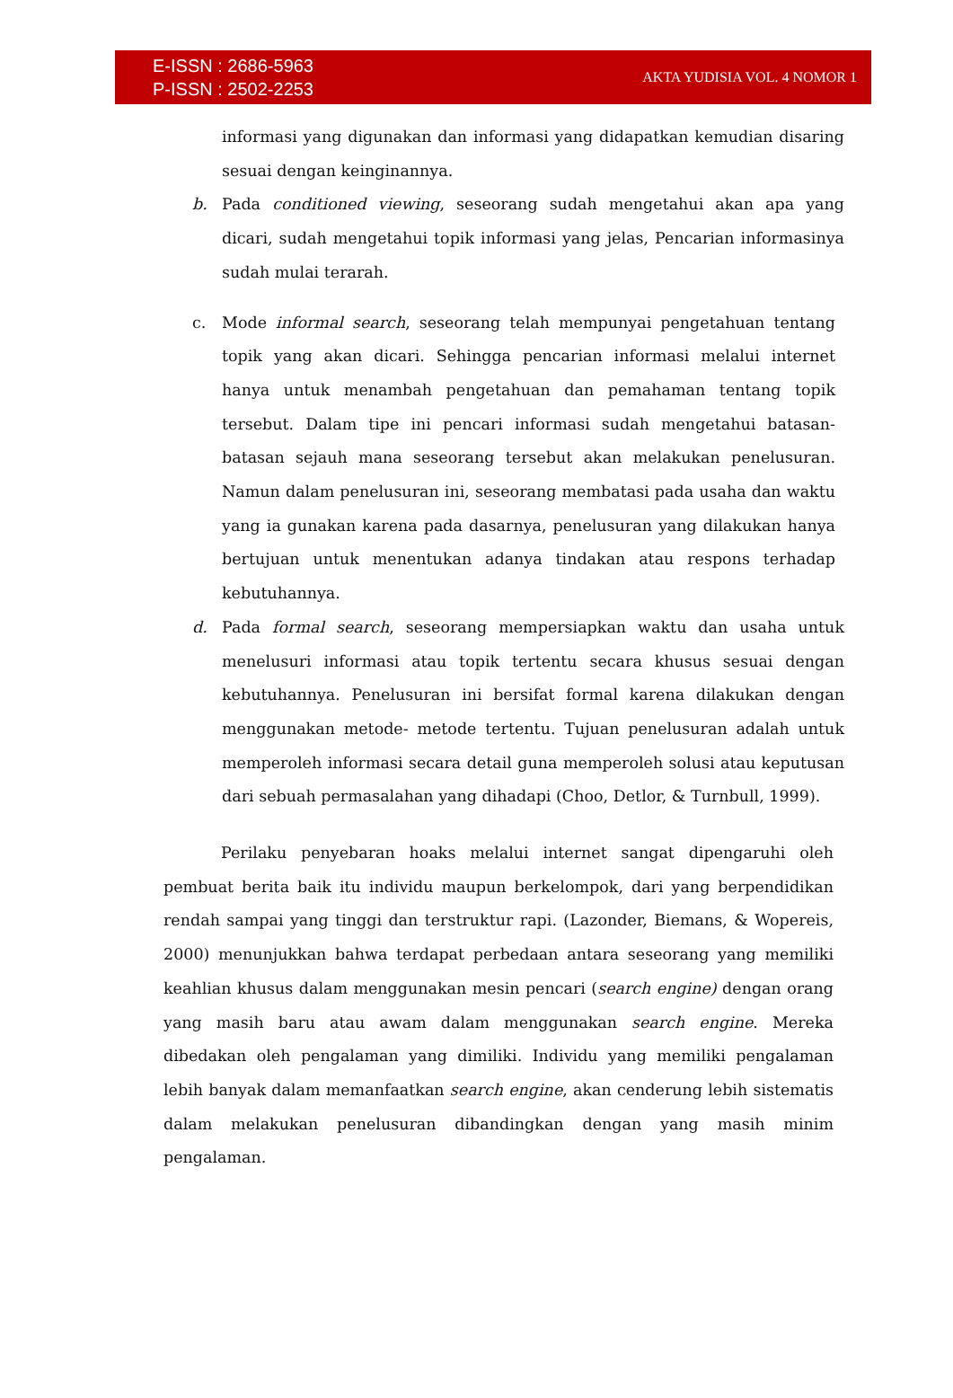E-ISSN : 2686-5963
P-ISSN : 2502-2253
AKTA YUDISIA VOL. 4 NOMOR 1
informasi yang digunakan dan informasi yang didapatkan kemudian disaring sesuai dengan keinginannya.
b. Pada conditioned viewing, seseorang sudah mengetahui akan apa yang dicari, sudah mengetahui topik informasi yang jelas, Pencarian informasinya sudah mulai terarah.
c. Mode informal search, seseorang telah mempunyai pengetahuan tentang topik yang akan dicari. Sehingga pencarian informasi melalui internet hanya untuk menambah pengetahuan dan pemahaman tentang topik tersebut. Dalam tipe ini pencari informasi sudah mengetahui batasan-batasan sejauh mana seseorang tersebut akan melakukan penelusuran. Namun dalam penelusuran ini, seseorang membatasi pada usaha dan waktu yang ia gunakan karena pada dasarnya, penelusuran yang dilakukan hanya bertujuan untuk menentukan adanya tindakan atau respons terhadap kebutuhannya.
d. Pada formal search, seseorang mempersiapkan waktu dan usaha untuk menelusuri informasi atau topik tertentu secara khusus sesuai dengan kebutuhannya. Penelusuran ini bersifat formal karena dilakukan dengan menggunakan metode- metode tertentu. Tujuan penelusuran adalah untuk memperoleh informasi secara detail guna memperoleh solusi atau keputusan dari sebuah permasalahan yang dihadapi (Choo, Detlor, & Turnbull, 1999).
Perilaku penyebaran hoaks melalui internet sangat dipengaruhi oleh pembuat berita baik itu individu maupun berkelompok, dari yang berpendidikan rendah sampai yang tinggi dan terstruktur rapi. (Lazonder, Biemans, & Wopereis, 2000) menunjukkan bahwa terdapat perbedaan antara seseorang yang memiliki keahlian khusus dalam menggunakan mesin pencari (search engine) dengan orang yang masih baru atau awam dalam menggunakan search engine. Mereka dibedakan oleh pengalaman yang dimiliki. Individu yang memiliki pengalaman lebih banyak dalam memanfaatkan search engine, akan cenderung lebih sistematis dalam melakukan penelusuran dibandingkan dengan yang masih minim pengalaman.